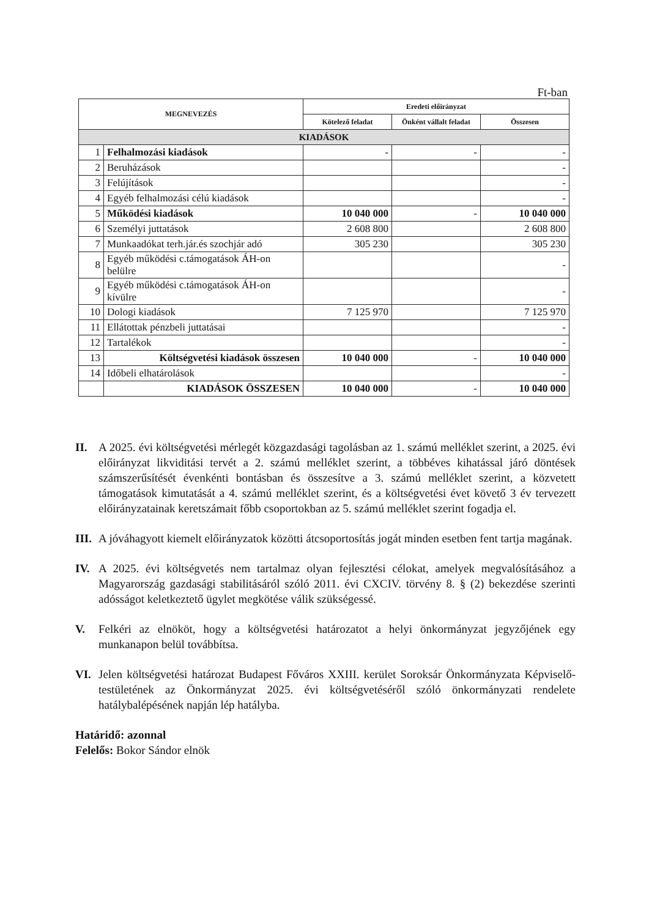Ft-ban
| MEGNEVEZÉS | | Eredeti előirányzat | | |
| --- | --- | --- | --- | --- |
| | | Kötelező feladat | Önként vállalt feladat | Összesen |
| KIADÁSOK | | | | |
| 1 | Felhalmozási kiadások | - | - | - |
| 2 | Beruházások | | | - |
| 3 | Felújítások | | | - |
| 4 | Egyéb felhalmozási célú kiadások | | | - |
| 5 | Működési kiadások | 10 040 000 | - | 10 040 000 |
| 6 | Személyi juttatások | 2 608 800 | | 2 608 800 |
| 7 | Munkaadókat terh.jár.és szochjár adó | 305 230 | | 305 230 |
| 8 | Egyéb működési c.támogatások ÁH-on belülre | | | - |
| 9 | Egyéb működési c.támogatások ÁH-on kívülre | | | - |
| 10 | Dologi kiadások | 7 125 970 | | 7 125 970 |
| 11 | Ellátottak pénzbeli juttatásai | | | - |
| 12 | Tartalékok | | | - |
| 13 | Költségvetési kiadások összesen | 10 040 000 | - | 10 040 000 |
| 14 | Időbeli elhatárolások | | | - |
| | KIADÁSOK ÖSSZESEN | 10 040 000 | - | 10 040 000 |
II. A 2025. évi költségvetési mérlegét közgazdasági tagolásban az 1. számú melléklet szerint, a 2025. évi előirányzat likviditási tervét a 2. számú melléklet szerint, a többéves kihatással járó döntések számszerűsítését évenkénti bontásban és összesítve a 3. számú melléklet szerint, a közvetett támogatások kimutatását a 4. számú melléklet szerint, és a költségvetési évet követő 3 év tervezett előirányzatainak keretszámait főbb csoportokban az 5. számú melléklet szerint fogadja el.
III. A jóváhagyott kiemelt előirányzatok közötti átcsoportosítás jogát minden esetben fent tartja magának.
IV. A 2025. évi költségvetés nem tartalmaz olyan fejlesztési célokat, amelyek megvalósításához a Magyarország gazdasági stabilitásáról szóló 2011. évi CXCIV. törvény 8. § (2) bekezdése szerinti adósságot keletkeztető ügylet megkötése válik szükségessé.
V. Felkéri az elnököt, hogy a költségvetési határozatot a helyi önkormányzat jegyzőjének egy munkanapon belül továbbítsa.
VI. Jelen költségvetési határozat Budapest Főváros XXIII. kerület Soroksár Önkormányzata Képviselő-testületének az Önkormányzat 2025. évi költségvetéséről szóló önkormányzati rendelete hatálybalépésének napján lép hatályba.
Határidő: azonnal
Felelős: Bokor Sándor elnök